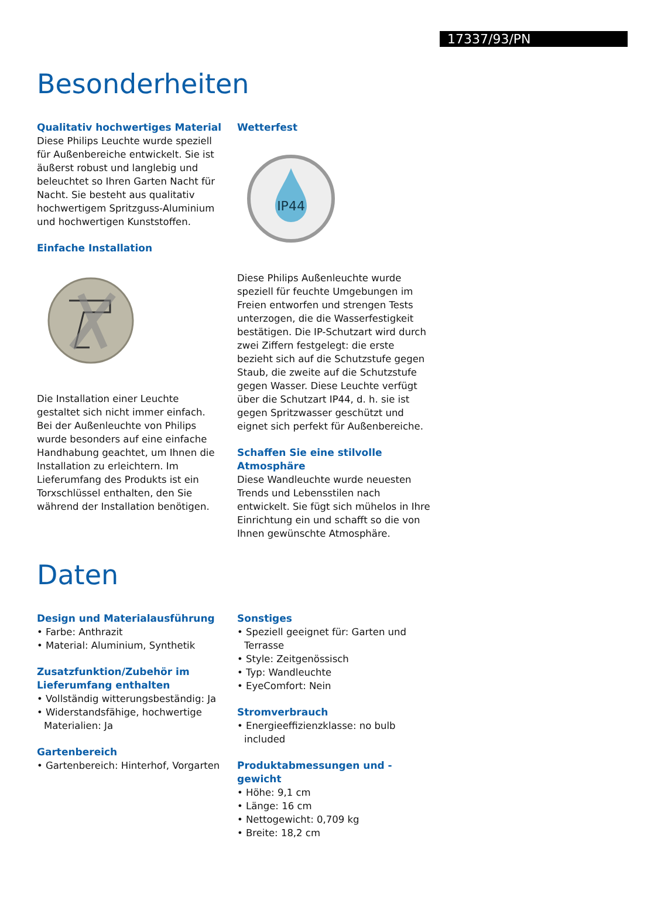17337/93/PN
Besonderheiten
Qualitativ hochwertiges Material
Diese Philips Leuchte wurde speziell für Außenbereiche entwickelt. Sie ist äußerst robust und langlebig und beleuchtet so Ihren Garten Nacht für Nacht. Sie besteht aus qualitativ hochwertigem Spritzguss-Aluminium und hochwertigen Kunststoffen.
Einfache Installation
Die Installation einer Leuchte gestaltet sich nicht immer einfach. Bei der Außenleuchte von Philips wurde besonders auf eine einfache Handhabung geachtet, um Ihnen die Installation zu erleichtern. Im Lieferumfang des Produkts ist ein Torxschlüssel enthalten, den Sie während der Installation benötigen.
Wetterfest
IP44
Diese Philips Außenleuchte wurde speziell für feuchte Umgebungen im Freien entworfen und strengen Tests unterzogen, die die Wasserfestigkeit bestätigen. Die IP-Schutzart wird durch zwei Ziffern festgelegt: die erste bezieht sich auf die Schutzstufe gegen Staub, die zweite auf die Schutzstufe gegen Wasser. Diese Leuchte verfügt über die Schutzart IP44, d. h. sie ist gegen Spritzwasser geschützt und eignet sich perfekt für Außenbereiche.
Schaffen Sie eine stilvolle Atmosphäre
Diese Wandleuchte wurde neuesten Trends und Lebensstilen nach entwickelt. Sie fügt sich mühelos in Ihre Einrichtung ein und schafft so die von Ihnen gewünschte Atmosphäre.
Daten
Design und Materialausführung
• Farbe: Anthrazit
• Material: Aluminium, Synthetik
Zusatzfunktion/Zubehör im Lieferumfang enthalten
• Vollständig witterungsbeständig: Ja
• Widerstandsfähige, hochwertige Materialien: Ja
Gartenbereich
• Gartenbereich: Hinterhof, Vorgarten
Sonstiges
• Speziell geeignet für: Garten und Terrasse
• Style: Zeitgenössisch
• Typ: Wandleuchte
• EyeComfort: Nein
Stromverbrauch
• Energieeffizienzklasse: no bulb included
Produktabmessungen und -gewicht
• Höhe: 9,1 cm
• Länge: 16 cm
• Nettogewicht: 0,709 kg
• Breite: 18,2 cm